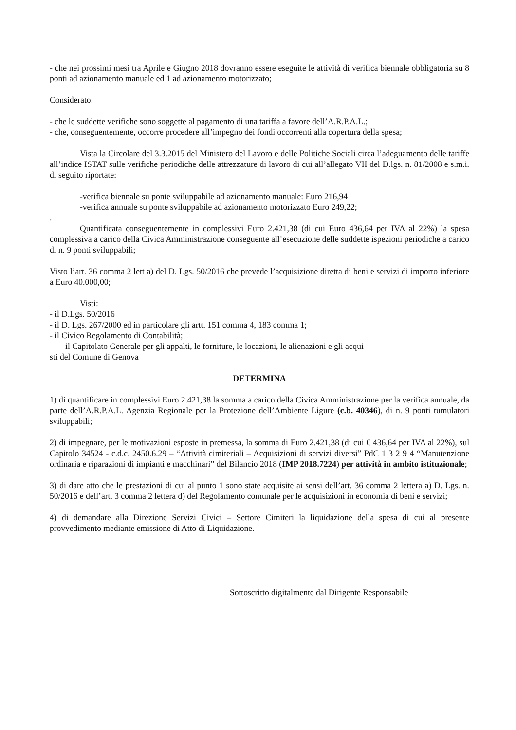- che nei prossimi mesi tra Aprile e Giugno 2018 dovranno essere eseguite le attività di verifica biennale obbligatoria su 8 ponti ad azionamento manuale ed 1 ad azionamento motorizzato;
Considerato:
- che le suddette verifiche sono soggette al pagamento di una tariffa a favore dell’A.R.P.A.L.;
- che, conseguentemente, occorre procedere all’impegno dei fondi occorrenti alla copertura della spesa;
Vista la Circolare del 3.3.2015 del Ministero del Lavoro e delle Politiche Sociali circa l’adeguamento delle tariffe all’indice ISTAT sulle verifiche periodiche delle attrezzature di lavoro di cui all’allegato VII del D.lgs. n. 81/2008 e s.m.i. di seguito riportate:
-verifica biennale su ponte sviluppabile ad azionamento manuale: Euro 216,94
-verifica annuale su ponte sviluppabile ad azionamento motorizzato Euro 249,22;
.
Quantificata conseguentemente in complessivi Euro 2.421,38 (di cui Euro 436,64 per IVA al 22%) la spesa complessiva a carico della Civica Amministrazione conseguente all’esecuzione delle suddette ispezioni periodiche a carico di n. 9 ponti sviluppabili;
Visto l’art. 36 comma 2 lett a) del D. Lgs. 50/2016 che prevede l’acquisizione diretta di beni e servizi di importo inferiore a Euro 40.000,00;
Visti:
- il D.Lgs. 50/2016
- il D. Lgs. 267/2000 ed in particolare gli artt. 151 comma 4, 183 comma 1;
- il Civico Regolamento di Contabilità;
- il Capitolato Generale per gli appalti, le forniture, le locazioni, le alienazioni e gli acqui
sti del Comune di Genova
DETERMINA
1) di quantificare in complessivi Euro 2.421,38 la somma a carico della Civica Amministrazione per la verifica annuale, da parte dell’A.R.P.A.L. Agenzia Regionale per la Protezione dell’Ambiente Ligure (c.b. 40346), di n. 9 ponti tumulatori sviluppabili;
2) di impegnare, per le motivazioni esposte in premessa, la somma di Euro 2.421,38 (di cui € 436,64 per IVA al 22%), sul Capitolo 34524 - c.d.c. 2450.6.29 – “Attività cimiteriali – Acquisizioni di servizi diversi” PdC 1 3 2 9 4 “Manutenzione ordinaria e riparazioni di impianti e macchinari” del Bilancio 2018 (IMP 2018.7224) per attività in ambito istituzionale;
3) di dare atto che le prestazioni di cui al punto 1 sono state acquisite ai sensi dell’art. 36 comma 2 lettera a) D. Lgs. n. 50/2016 e dell’art. 3 comma 2 lettera d) del Regolamento comunale per le acquisizioni in economia di beni e servizi;
4) di demandare alla Direzione Servizi Civici – Settore Cimiteri la liquidazione della spesa di cui al presente provvedimento mediante emissione di Atto di Liquidazione.
Sottoscritto digitalmente dal Dirigente Responsabile